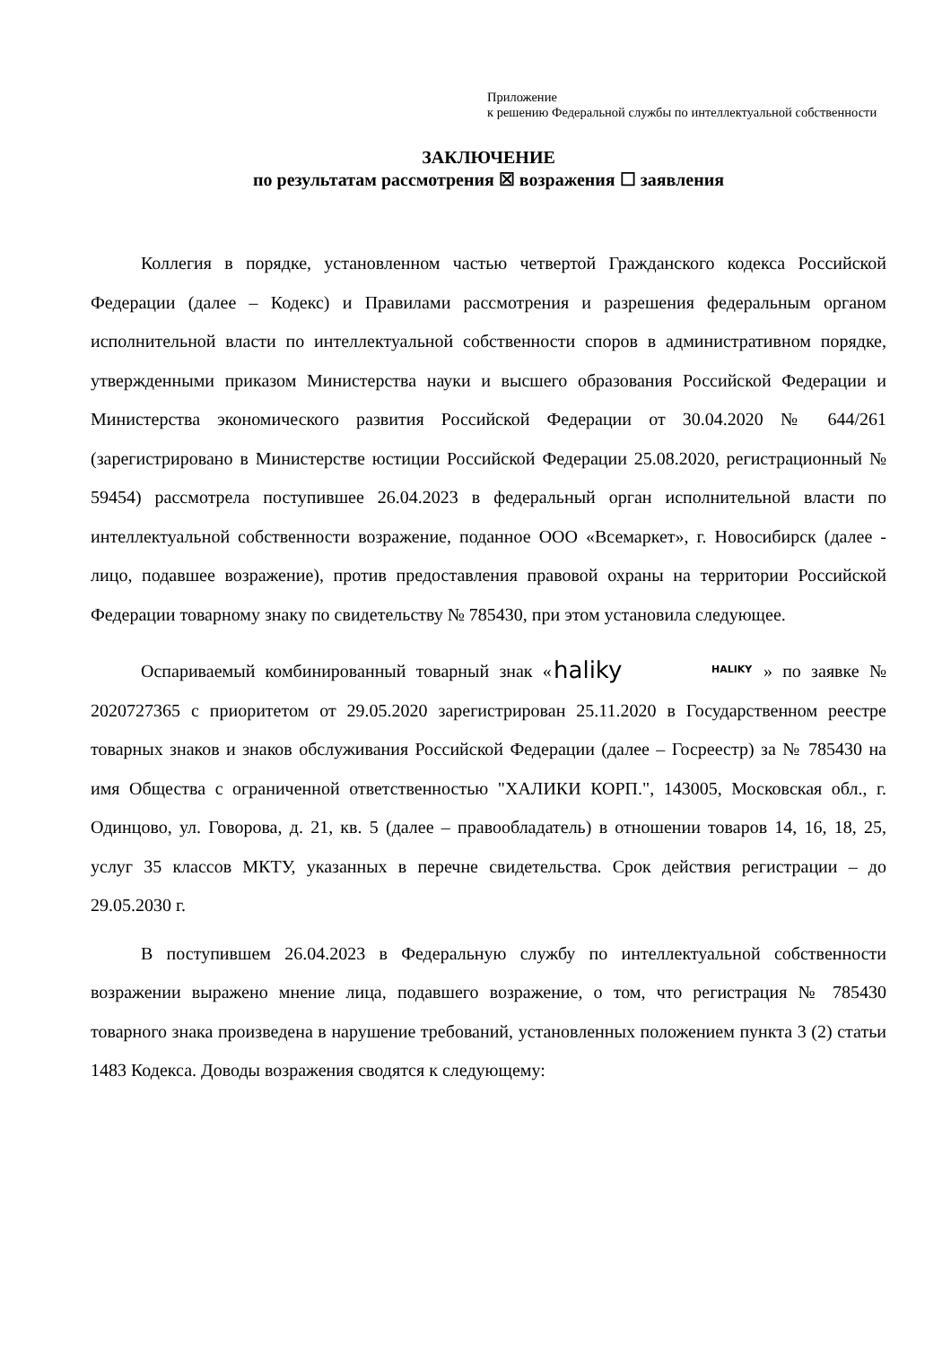Приложение
к решению Федеральной службы по интеллектуальной собственности
ЗАКЛЮЧЕНИЕ
по результатам рассмотрения ☒ возражения ☐ заявления
Коллегия в порядке, установленном частью четвертой Гражданского кодекса Российской Федерации (далее – Кодекс) и Правилами рассмотрения и разрешения федеральным органом исполнительной власти по интеллектуальной собственности споров в административном порядке, утвержденными приказом Министерства науки и высшего образования Российской Федерации и Министерства экономического развития Российской Федерации от 30.04.2020 № 644/261 (зарегистрировано в Министерстве юстиции Российской Федерации 25.08.2020, регистрационный № 59454) рассмотрела поступившее 26.04.2023 в федеральный орган исполнительной власти по интеллектуальной собственности возражение, поданное ООО «Всемаркет», г. Новосибирск (далее - лицо, подавшее возражение), против предоставления правовой охраны на территории Российской Федерации товарному знаку по свидетельству № 785430, при этом установила следующее.
Оспариваемый комбинированный товарный знак «
haliky
HALIKY
» по заявке № 2020727365 с приоритетом от 29.05.2020 зарегистрирован 25.11.2020 в Государственном реестре товарных знаков и знаков обслуживания Российской Федерации (далее – Госреестр) за № 785430 на имя Общества с ограниченной ответственностью "ХАЛИКИ КОРП.", 143005, Московская обл., г. Одинцово, ул. Говорова, д. 21, кв. 5 (далее – правообладатель) в отношении товаров 14, 16, 18, 25, услуг 35 классов МКТУ, указанных в перечне свидетельства. Срок действия регистрации – до 29.05.2030 г.
В поступившем 26.04.2023 в Федеральную службу по интеллектуальной собственности возражении выражено мнение лица, подавшего возражение, о том, что регистрация № 785430 товарного знака произведена в нарушение требований, установленных положением пункта 3 (2) статьи 1483 Кодекса. Доводы возражения сводятся к следующему: